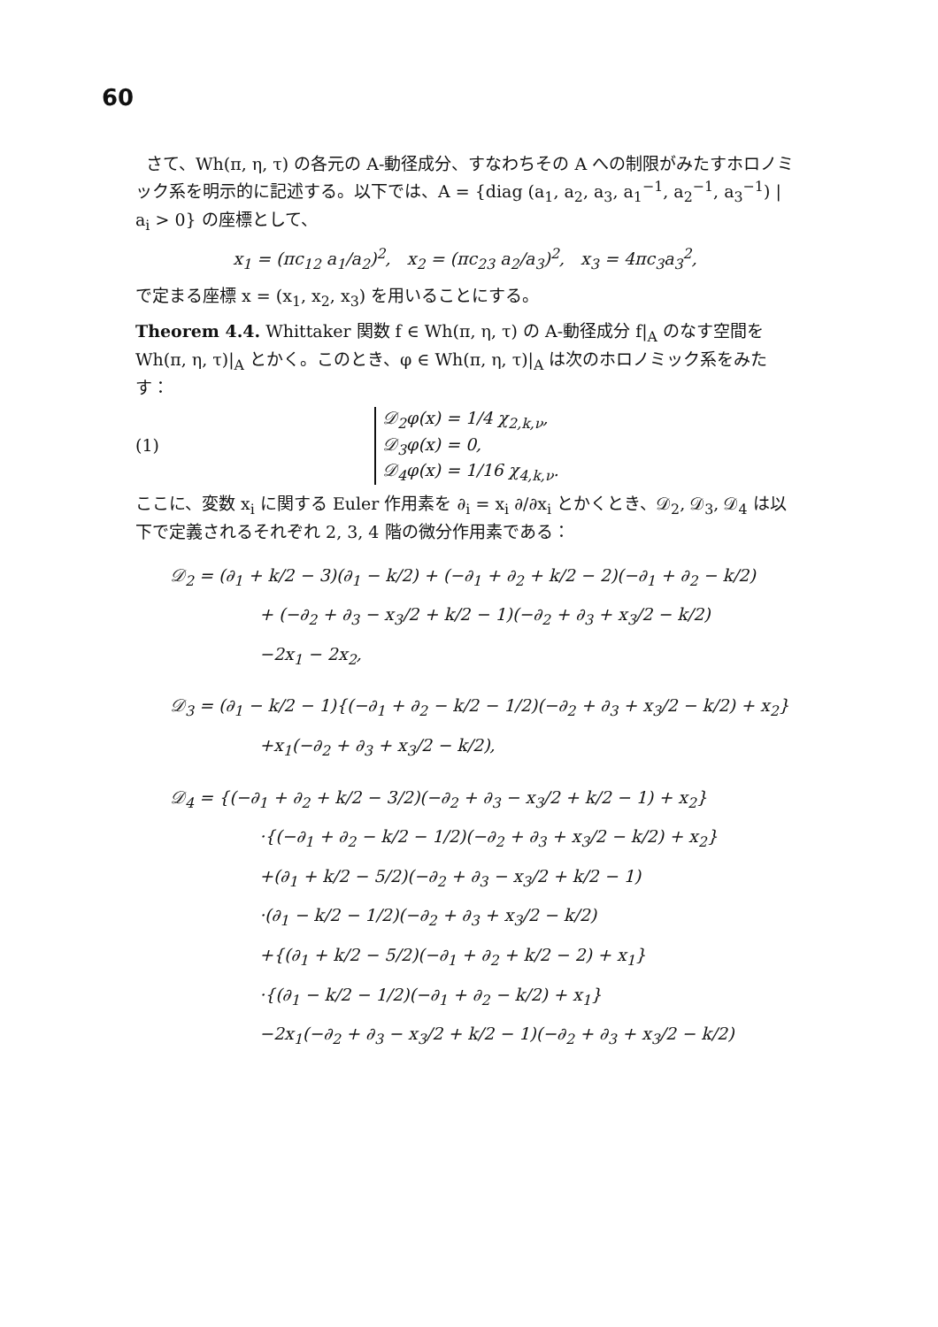60
さて、Wh(π, η, τ) の各元の A-動径成分、すなわちその A への制限がみたすホロノミック系を明示的に記述する。以下では、A = {diag (a<sub>1</sub>, a<sub>2</sub>, a<sub>3</sub>, a<sub>1</sub><sup>−1</sup>, a<sub>2</sub><sup>−1</sup>, a<sub>3</sub><sup>−1</sup>) | a<sub>i</sub> > 0} の座標として、
x<sub>1</sub> = (πc<sub>12</sub> a<sub>1</sub>/a<sub>2</sub>)<sup>2</sup>, x<sub>2</sub> = (πc<sub>23</sub> a<sub>2</sub>/a<sub>3</sub>)<sup>2</sup>, x<sub>3</sub> = 4πc<sub>3</sub>a<sub>3</sub><sup>2</sup>,
で定まる座標 x = (x<sub>1</sub>, x<sub>2</sub>, x<sub>3</sub>) を用いることにする。
Theorem 4.4. Whittaker 関数 f ∈ Wh(π, η, τ) の A-動径成分 f|<sub>A</sub> のなす空間を Wh(π, η, τ)|<sub>A</sub> とかく。このとき、φ ∈ Wh(π, η, τ)|<sub>A</sub> は次のホロノミック系をみたす：
(1)
𝒟<sub>2</sub>φ(x) = 1/4 χ<sub>2,k,ν</sub>,
𝒟<sub>3</sub>φ(x) = 0,
𝒟<sub>4</sub>φ(x) = 1/16 χ<sub>4,k,ν</sub>.
ここに、変数 x<sub>i</sub> に関する Euler 作用素を ∂<sub>i</sub> = x<sub>i</sub> ∂/∂x<sub>i</sub> とかくとき、𝒟<sub>2</sub>, 𝒟<sub>3</sub>, 𝒟<sub>4</sub> は以下で定義されるそれぞれ 2, 3, 4 階の微分作用素である：
𝒟<sub>2</sub> = (∂<sub>1</sub> + k/2 − 3)(∂<sub>1</sub> − k/2) + (−∂<sub>1</sub> + ∂<sub>2</sub> + k/2 − 2)(−∂<sub>1</sub> + ∂<sub>2</sub> − k/2)
+ (−∂<sub>2</sub> + ∂<sub>3</sub> − x<sub>3</sub>/2 + k/2 − 1)(−∂<sub>2</sub> + ∂<sub>3</sub> + x<sub>3</sub>/2 − k/2)
−2x<sub>1</sub> − 2x<sub>2</sub>,
𝒟<sub>3</sub> = (∂<sub>1</sub> − k/2 − 1){(−∂<sub>1</sub> + ∂<sub>2</sub> − k/2 − 1/2)(−∂<sub>2</sub> + ∂<sub>3</sub> + x<sub>3</sub>/2 − k/2) + x<sub>2</sub>}
+x<sub>1</sub>(−∂<sub>2</sub> + ∂<sub>3</sub> + x<sub>3</sub>/2 − k/2),
𝒟<sub>4</sub> = {(−∂<sub>1</sub> + ∂<sub>2</sub> + k/2 − 3/2)(−∂<sub>2</sub> + ∂<sub>3</sub> − x<sub>3</sub>/2 + k/2 − 1) + x<sub>2</sub>}
·{(−∂<sub>1</sub> + ∂<sub>2</sub> − k/2 − 1/2)(−∂<sub>2</sub> + ∂<sub>3</sub> + x<sub>3</sub>/2 − k/2) + x<sub>2</sub>}
+(∂<sub>1</sub> + k/2 − 5/2)(−∂<sub>2</sub> + ∂<sub>3</sub> − x<sub>3</sub>/2 + k/2 − 1)
·(∂<sub>1</sub> − k/2 − 1/2)(−∂<sub>2</sub> + ∂<sub>3</sub> + x<sub>3</sub>/2 − k/2)
+{(∂<sub>1</sub> + k/2 − 5/2)(−∂<sub>1</sub> + ∂<sub>2</sub> + k/2 − 2) + x<sub>1</sub>}
·{(∂<sub>1</sub> − k/2 − 1/2)(−∂<sub>1</sub> + ∂<sub>2</sub> − k/2) + x<sub>1</sub>}
−2x<sub>1</sub>(−∂<sub>2</sub> + ∂<sub>3</sub> − x<sub>3</sub>/2 + k/2 − 1)(−∂<sub>2</sub> + ∂<sub>3</sub> + x<sub>3</sub>/2 − k/2)